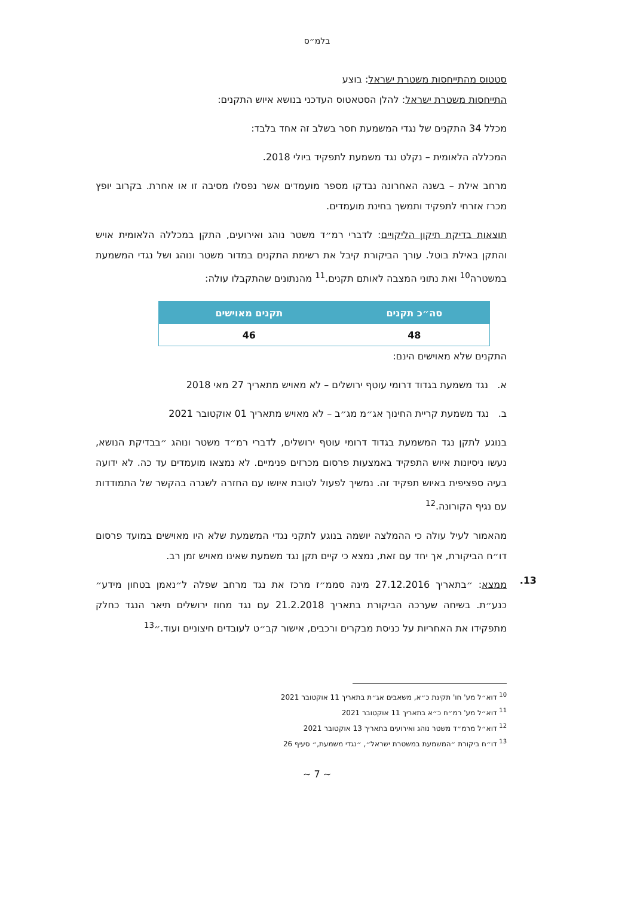בלמ״ס
סטטוס מהתייחסות משטרת ישראל: בוצע
התייחסות משטרת ישראל: להלן הסטאטוס העדכני בנושא איוש התקנים:
מכלל 34 התקנים של נגדי המשמעת חסר בשלב זה אחד בלבד:
המכללה הלאומית – נקלט נגד משמעת לתפקיד ביולי 2018.
מרחב אילת – בשנה האחרונה נבדקו מספר מועמדים אשר נפסלו מסיבה זו או אחרת. בקרוב יופץ מכרז אזרחי לתפקיד ותמשך בחינת מועמדים.
תוצאות בדיקת תיקון הליקויים: לדברי רמ״ד משטר נוהג ואירועים, התקן במכללה הלאומית אויש והתקן באילת בוטל. עורך הביקורת קיבל את רשימת התקנים במדור משטר ונוהג ושל נגדי המשמעת במשטרה<sup>10</sup> ואת נתוני המצבה לאותם תקנים.<sup>11</sup> מהנתונים שהתקבלו עולה:
| סה״כ תקנים | תקנים מאוישים |
| --- | --- |
| 48 | 46 |
התקנים שלא מאוישים הינם:
א. נגד משמעת בגדוד דרומי עוטף ירושלים – לא מאויש מתאריך 27 מאי 2018
ב. נגד משמעת קריית החינוך אג״מ מג״ב – לא מאויש מתאריך 01 אוקטובר 2021
בנוגע לתקן נגד המשמעת בגדוד דרומי עוטף ירושלים, לדברי רמ״ד משטר ונוהג ״בבדיקת הנושא, נעשו ניסיונות איוש התפקיד באמצעות פרסום מכרזים פנימיים. לא נמצאו מועמדים עד כה. לא ידועה בעיה ספציפית באיוש תפקיד זה. נמשיך לפעול לטובת איושו עם החזרה לשגרה בהקשר של התמודדות עם נגיף הקורונה.<sup>12</sup>
מהאמור לעיל עולה כי ההמלצה יושמה בנוגע לתקני נגדי המשמעת שלא היו מאוישים במועד פרסום דו״ח הביקורת, אך יחד עם זאת, נמצא כי קיים תקן נגד משמעת שאינו מאויש זמן רב.
13.
ממצא: ״בתאריך 27.12.2016 מינה סממ״ז מרכז את נגד מרחב שפלה ל״נאמן בטחון מידע״ כנע״ת. בשיחה שערכה הביקורת בתאריך 21.2.2018 עם נגד מחוז ירושלים תיאר הנגד כחלק מתפקידו את האחריות על כניסת מבקרים ורכבים, אישור קב״ט לעובדים חיצוניים ועוד.״<sup>13</sup>
<sup>10</sup> דוא״ל מע' חו' תקינת כ״א, משאבים אג״ת בתאריך 11 אוקטובר 2021
<sup>11</sup> דוא״ל מע' רמ״ח כ״א בתאריך 11 אוקטובר 2021
<sup>12</sup> דוא״ל מרמ״ד משטר נוהג ואירועים בתאריך 13 אוקטובר 2021
<sup>13</sup> דו״ח ביקורת ״המשמעת במשטרת ישראל״, ״נגדי משמעת,״ סעיף 26
~ 7 ~